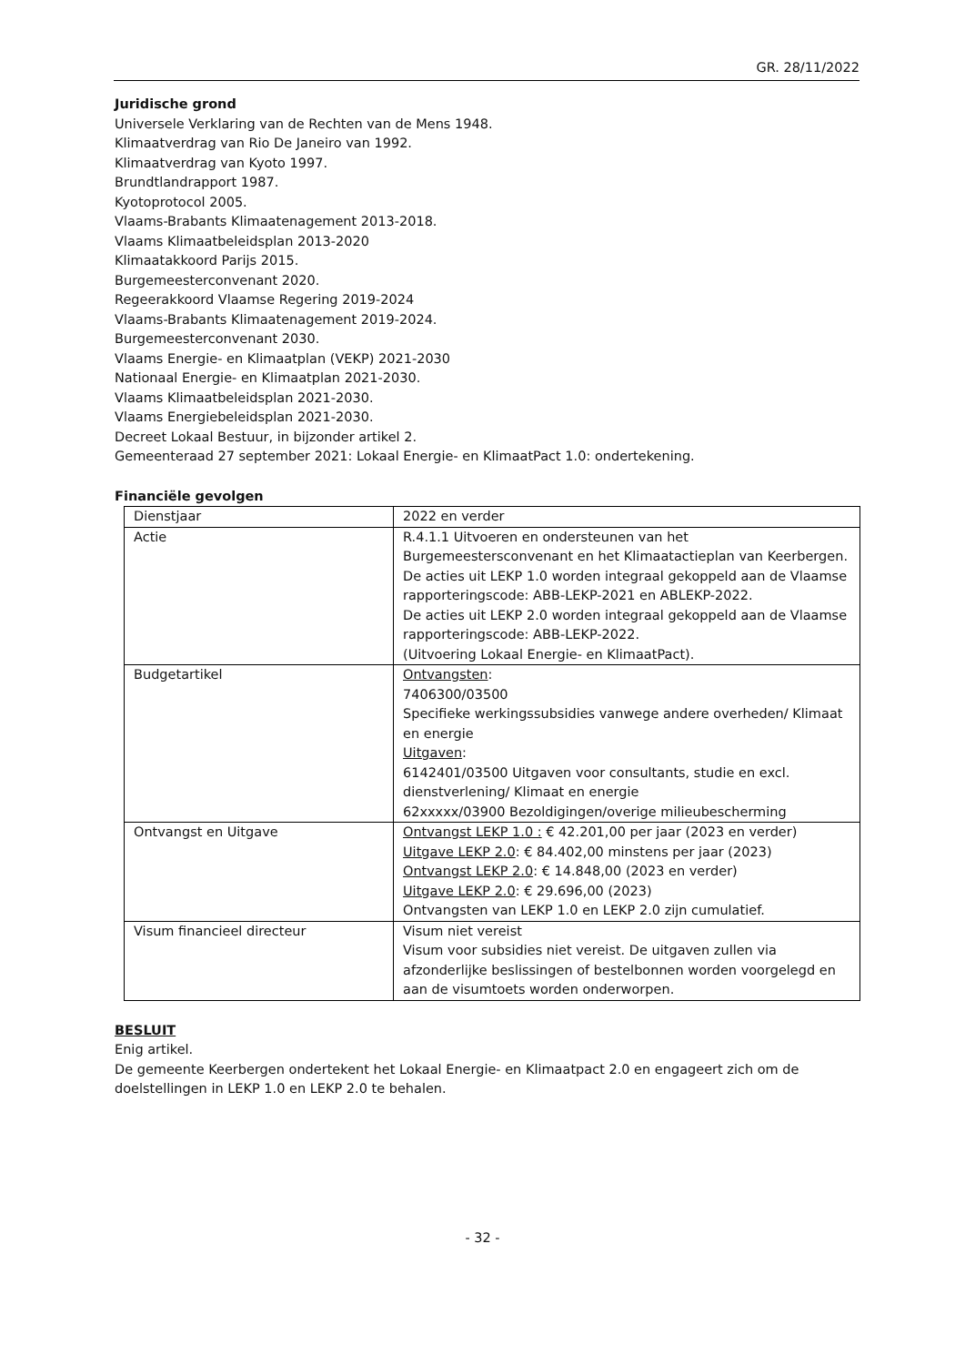GR. 28/11/2022
Juridische grond
Universele Verklaring van de Rechten van de Mens 1948.
Klimaatverdrag van Rio De Janeiro van 1992.
Klimaatverdrag van Kyoto 1997.
Brundtlandrapport 1987.
Kyotoprotocol 2005.
Vlaams-Brabants Klimaatenagement 2013-2018.
Vlaams Klimaatbeleidsplan 2013-2020
Klimaatakkoord Parijs 2015.
Burgemeesterconvenant 2020.
Regeerakkoord Vlaamse Regering 2019-2024
Vlaams-Brabants Klimaatenagement 2019-2024.
Burgemeesterconvenant 2030.
Vlaams Energie- en Klimaatplan (VEKP) 2021-2030
Nationaal Energie- en Klimaatplan 2021-2030.
Vlaams Klimaatbeleidsplan 2021-2030.
Vlaams Energiebeleidsplan 2021-2030.
Decreet Lokaal Bestuur, in bijzonder artikel 2.
Gemeenteraad 27 september 2021: Lokaal Energie- en KlimaatPact 1.0: ondertekening.
Financiële gevolgen
| Dienstjaar | 2022 en verder |
| Actie | R.4.1.1 Uitvoeren en ondersteunen van het Burgemeestersconvenant en het Klimaatactieplan van Keerbergen. De acties uit LEKP 1.0 worden integraal gekoppeld aan de Vlaamse rapporteringscode: ABB-LEKP-2021 en ABLEKP-2022. De acties uit LEKP 2.0 worden integraal gekoppeld aan de Vlaamse rapporteringscode: ABB-LEKP-2022. (Uitvoering Lokaal Energie- en KlimaatPact). |
| Budgetartikel | Ontvangsten : 7406300/03500 Specifieke werkingssubsidies vanwege andere overheden/ Klimaat en energie Uitgaven : 6142401/03500 Uitgaven voor consultants, studie en excl. dienstverlening/ Klimaat en energie 62xxxxx/03900 Bezoldigingen/overige milieubescherming |
| Ontvangst en Uitgave | Ontvangst LEKP 1.0 : € 42.201,00 per jaar (2023 en verder) Uitgave LEKP 2.0 : € 84.402,00 minstens per jaar (2023) Ontvangst LEKP 2.0 : € 14.848,00 (2023 en verder) Uitgave LEKP 2.0 : € 29.696,00 (2023) Ontvangsten van LEKP 1.0 en LEKP 2.0 zijn cumulatief. |
| Visum financieel directeur | Visum niet vereist Visum voor subsidies niet vereist. De uitgaven zullen via afzonderlijke beslissingen of bestelbonnen worden voorgelegd en aan de visumtoets worden onderworpen. |
BESLUIT
Enig artikel.
De gemeente Keerbergen ondertekent het Lokaal Energie- en Klimaatpact 2.0 en engageert zich om de doelstellingen in LEKP 1.0 en LEKP 2.0 te behalen.
- 32 -